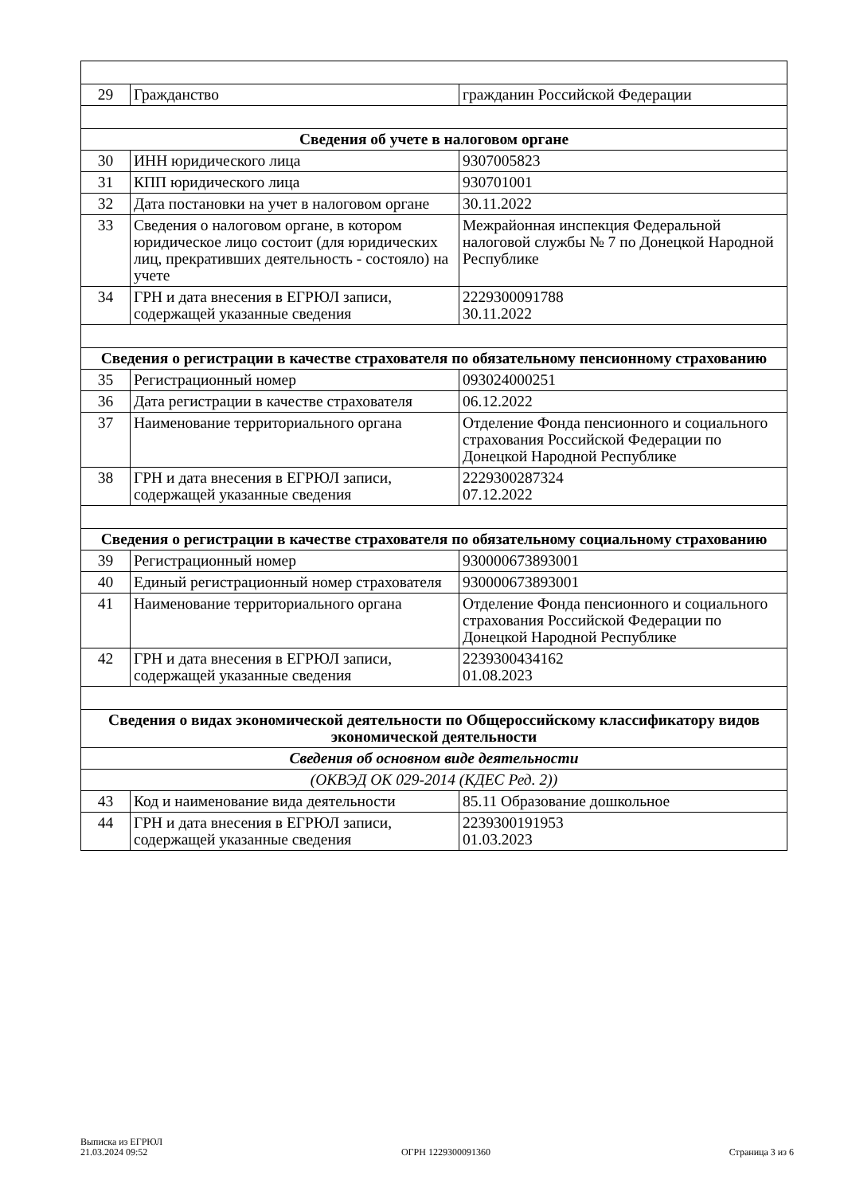| 29 | Гражданство | гражданин Российской Федерации |
| Сведения об учете в налоговом органе | | |
| 30 | ИНН юридического лица | 9307005823 |
| 31 | КПП юридического лица | 930701001 |
| 32 | Дата постановки на учет в налоговом органе | 30.11.2022 |
| 33 | Сведения о налоговом органе, в котором юридическое лицо состоит (для юридических лиц, прекративших деятельность - состояло) на учете | Межрайонная инспекция Федеральной налоговой службы № 7 по Донецкой Народной Республике |
| 34 | ГРН и дата внесения в ЕГРЮЛ записи, содержащей указанные сведения | 2229300091788 30.11.2022 |
| Сведения о регистрации в качестве страхователя по обязательному пенсионному страхованию | | |
| 35 | Регистрационный номер | 093024000251 |
| 36 | Дата регистрации в качестве страхователя | 06.12.2022 |
| 37 | Наименование территориального органа | Отделение Фонда пенсионного и социального страхования Российской Федерации по Донецкой Народной Республике |
| 38 | ГРН и дата внесения в ЕГРЮЛ записи, содержащей указанные сведения | 2229300287324 07.12.2022 |
| Сведения о регистрации в качестве страхователя по обязательному социальному страхованию | | |
| 39 | Регистрационный номер | 930000673893001 |
| 40 | Единый регистрационный номер страхователя | 930000673893001 |
| 41 | Наименование территориального органа | Отделение Фонда пенсионного и социального страхования Российской Федерации по Донецкой Народной Республике |
| 42 | ГРН и дата внесения в ЕГРЮЛ записи, содержащей указанные сведения | 2239300434162 01.08.2023 |
| Сведения о видах экономической деятельности по Общероссийскому классификатору видов экономической деятельности | | |
| Сведения об основном виде деятельности | | |
| (ОКВЭД ОК 029-2014 (КДЕС Ред. 2)) | | |
| 43 | Код и наименование вида деятельности | 85.11 Образование дошкольное |
| 44 | ГРН и дата внесения в ЕГРЮЛ записи, содержащей указанные сведения | 2239300191953 01.03.2023 |
Выписка из ЕГРЮЛ
21.03.2024 09:52
ОГРН 1229300091360
Страница 3 из 6